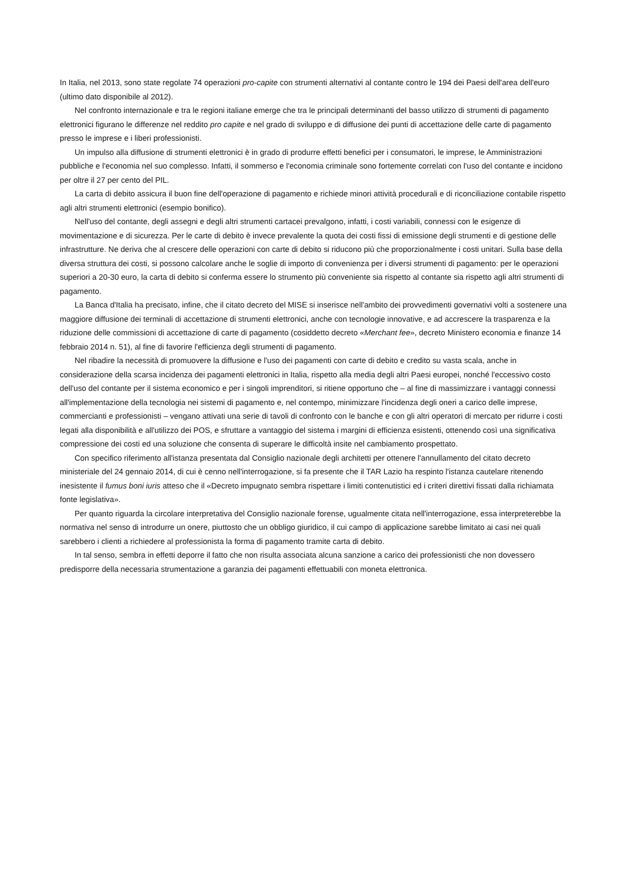In Italia, nel 2013, sono state regolate 74 operazioni pro-capite con strumenti alternativi al contante contro le 194 dei Paesi dell'area dell'euro (ultimo dato disponibile al 2012).
Nel confronto internazionale e tra le regioni italiane emerge che tra le principali determinanti del basso utilizzo di strumenti di pagamento elettronici figurano le differenze nel reddito pro capite e nel grado di sviluppo e di diffusione dei punti di accettazione delle carte di pagamento presso le imprese e i liberi professionisti.
Un impulso alla diffusione di strumenti elettronici è in grado di produrre effetti benefici per i consumatori, le imprese, le Amministrazioni pubbliche e l'economia nel suo complesso. Infatti, il sommerso e l'economia criminale sono fortemente correlati con l'uso del contante e incidono per oltre il 27 per cento del PIL.
La carta di debito assicura il buon fine dell'operazione di pagamento e richiede minori attività procedurali e di riconciliazione contabile rispetto agli altri strumenti elettronici (esempio bonifico).
Nell'uso del contante, degli assegni e degli altri strumenti cartacei prevalgono, infatti, i costi variabili, connessi con le esigenze di movimentazione e di sicurezza. Per le carte di debito è invece prevalente la quota dei costi fissi di emissione degli strumenti e di gestione delle infrastrutture. Ne deriva che al crescere delle operazioni con carte di debito si riducono più che proporzionalmente i costi unitari. Sulla base della diversa struttura dei costi, si possono calcolare anche le soglie di importo di convenienza per i diversi strumenti di pagamento: per le operazioni superiori a 20-30 euro, la carta di debito si conferma essere lo strumento più conveniente sia rispetto al contante sia rispetto agli altri strumenti di pagamento.
La Banca d'Italia ha precisato, infine, che il citato decreto del MISE si inserisce nell'ambito dei provvedimenti governativi volti a sostenere una maggiore diffusione dei terminali di accettazione di strumenti elettronici, anche con tecnologie innovative, e ad accrescere la trasparenza e la riduzione delle commissioni di accettazione di carte di pagamento (cosiddetto decreto «Merchant fee», decreto Ministero economia e finanze 14 febbraio 2014 n. 51), al fine di favorire l'efficienza degli strumenti di pagamento.
Nel ribadire la necessità di promuovere la diffusione e l'uso dei pagamenti con carte di debito e credito su vasta scala, anche in considerazione della scarsa incidenza dei pagamenti elettronici in Italia, rispetto alla media degli altri Paesi europei, nonché l'eccessivo costo dell'uso del contante per il sistema economico e per i singoli imprenditori, si ritiene opportuno che – al fine di massimizzare i vantaggi connessi all'implementazione della tecnologia nei sistemi di pagamento e, nel contempo, minimizzare l'incidenza degli oneri a carico delle imprese, commercianti e professionisti – vengano attivati una serie di tavoli di confronto con le banche e con gli altri operatori di mercato per ridurre i costi legati alla disponibilità e all'utilizzo dei POS, e sfruttare a vantaggio del sistema i margini di efficienza esistenti, ottenendo così una significativa compressione dei costi ed una soluzione che consenta di superare le difficoltà insite nel cambiamento prospettato.
Con specifico riferimento all'istanza presentata dal Consiglio nazionale degli architetti per ottenere l'annullamento del citato decreto ministeriale del 24 gennaio 2014, di cui è cenno nell'interrogazione, si fa presente che il TAR Lazio ha respinto l'istanza cautelare ritenendo inesistente il fumus boni iuris atteso che il «Decreto impugnato sembra rispettare i limiti contenutistici ed i criteri direttivi fissati dalla richiamata fonte legislativa».
Per quanto riguarda la circolare interpretativa del Consiglio nazionale forense, ugualmente citata nell'interrogazione, essa interpreterebbe la normativa nel senso di introdurre un onere, piuttosto che un obbligo giuridico, il cui campo di applicazione sarebbe limitato ai casi nei quali sarebbero i clienti a richiedere al professionista la forma di pagamento tramite carta di debito.
In tal senso, sembra in effetti deporre il fatto che non risulta associata alcuna sanzione a carico dei professionisti che non dovessero predisporre della necessaria strumentazione a garanzia dei pagamenti effettuabili con moneta elettronica.